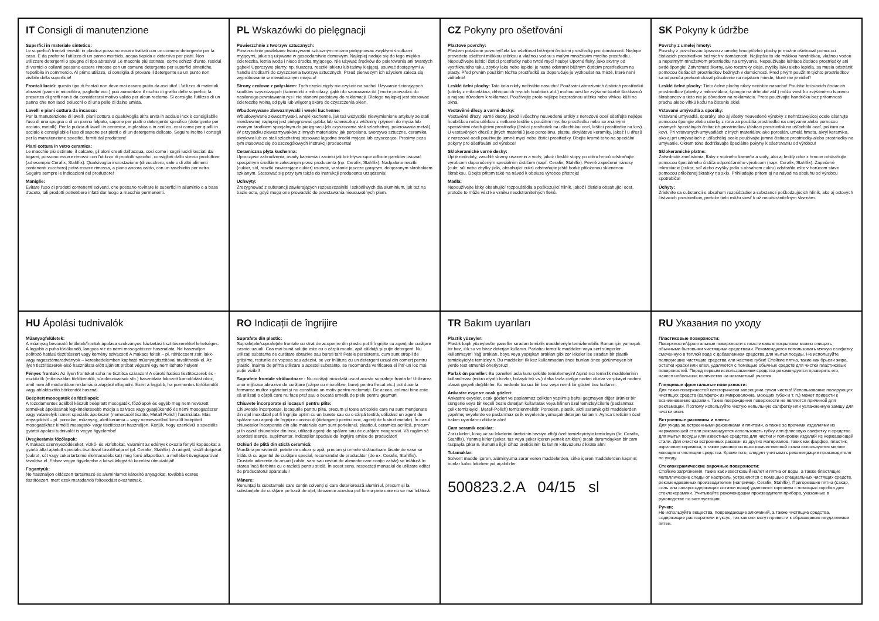IT Consigli di manutenzione
Superfici in materiale sintetico:
Le superfici/i frontali rivestiti in plastica possono essere trattati con un comune detergente per la casa. È da preferire l'utilizzo di un panno morbido, acqua tiepida e detersivo per piatti. Non utilizzare detergenti o spugne di tipo abrasivo! Le macchie più ostinate, come schizzi d'unto, residui di vernici o collanti possono essere rimosse con un comune detergente per superfici sintetiche, reperibile in commercio. Al primo utilizzo, si consiglia di provare il detergente su un punto non visibile della superficie!
Frontali lucidi: questo tipo di frontali non deve mai essere pulito da asciutto! L'utilizzo di materiali abrasivi (panni in microfibra, pagliette ecc.) può aumentare il rischio di graffio delle superfici; la presenza di graffi non è da considerarsi motivo valido per alcun reclamo. Si consiglia l'utilizzo di un panno che non lasci pelucchi o di una pelle di daino umida.
Lavelli e piani cottura da incasso:
Per la manutenzione di lavelli, piani cottura o qualsivoglia altra unità in acciaio inox è consigliabile l'uso di una spugna o di un panno felpato, sapone per piatti o detergente specifico (detergente per acciaio, metalli). Per la pulizia di lavelli in ceramica, in plastica o in acrilico, così come per quelli in acciaio è consigliabile l'uso di sapone per piatti o di un detergente delicato. Seguire inoltre i consigli per la manutenzione specifici, forniti dal produttore!
Piani cottura in vetro ceramica:
Le macchie più ostinate, il calcare, gli aloni creati dall'acqua, così come i segni lucidi lasciati dai tegami, possono essere rimossi con l'utilizzo di prodotti specifici, consigliati dallo stesso produttore (ad esempio Cerafix, Stahlfix). Qualsivoglia incrostazione (di zucchero, sale o di altri alimenti contenenti zucchero) potrà essere rimossa, a piano ancora caldo, con un raschietto per vetro. Seguire sempre le indicazioni del produttore!
Maniglie:
Evitare l'uso di prodotti contenenti solventi, che possano rovinare le superfici in alluminio o a base d'aceto, tali prodotti potrebbero infatti dar luogo a macchie permanenti.
PL Wskazówki do pielęgnacji
Powierzchnie z tworzyw sztucznych:
Powierzchnie powlekane tworzywami sztucznymi można pielęgnować zwykłymi środkami myjącymi, jakie są używane w gospodarstwie domowym. Najlepiej nadaje się do tego miękka ściereczka, letnia woda i nieco środka myjącego. Nie używać środków do polerowania ani twardych gąbek! Uporczywe plamy, np. tłuszczu, resztki lakieru lub taśmy klejącej, usuwać dostępnymi w handlu środkami do czyszczenia tworzyw sztucznych. Przed pierwszym ich użyciem zaleca się wypróbowanie w niewidocznym miejscu!
Strony czołowe z połyskiem: Tych części nigdy nie czyścić na sucho! Używanie ścierających środków czyszczących (ściereczki z mikrofazy, gąbki do szorowania itd.) może prowadzić do nasilonego powstawania rys i nie stanowi podstawy do reklamacji. Dlatego najlepiej jest stosować ściereczkę wolną od pyłu lub wilgotną skórę do czyszczenia okien.
Wbudowywane zlewozmywaki i wnęki kuchenne:
Wbudowywane zlewozmywaki, wnęki kuchenne, jak też wszystkie niewymienione artykuły ze stali nierdzewnej najlepiej jest pielęgnować gąbką lub ściereczką z włókniny i płynem do mycia lub znanym środkiem specjalnym do pielęgnacji (do czyszczenia stali szlachetnej, polerowania metali). W przypadku zlewozmywaków z innych materiałów, jak porcelana, tworzywo sztuczne, ceramika akrylowa lub ze stali szlachetnej stosować łagodne środki myjące lub czyszczące. Prosimy poza tym stosować się do szczegółowych instrukcji producenta!
Ceramiczna płyta kuchenna:
Uporczywe zabrudzenia, osady kamienia i zacieki jak też błyszczące odbicie garnków usuwać specjalnym środkiem zalecanym przez producenta (np. Cerafix, Stahlfix). Nadpalone resztki (cukier, sól, resztki zawierające cukier) usuwać, w stanie jeszcze gorącym, dołączonym skrobakiem szklanym. Stosować się przy tym także do instrukcji producenta urządzenia!
Uchwyty:
Zrezygnować z substancji zawierających rozpuszczalniki i szkodliwych dla aluminium, jak też na bazie octu, gdyż mogą one prowadzić do powstawania nieusuwalnych plam.
CZ Pokyny pro ošetřování
Plastové povrchy:
Plastem potažené povrchy/čela lze ošetřovat běžnými čisticími prostředky pro domácnost. Nejlépe provedete ošetření měkkou utěrkou a vlažnou vodou s malým množstvím mycího prostředku. Nepoužívejte leštící čisticí prostředky nebo tvrdé mycí houby! Úporné fleky, jako skvrny od vystříknutého tuku, zbytky laku nebo lepidel je nutné odstranit běžným čisticím prostředkem na plasty. Před prvním použitím těchto prostředků se doporučuje je vyzkoušet na místě, které není viditelné!
Lesklé čelní plochy: Tato čela nikdy nečistěte nasucho! Používání abrazivních čisticích prostředků (utěrky z mikrovlákna, drhnoucích mycích houbiček atd.) mohou vést ke zvýšené tvorbě škrábanců a nejsou důvodem k reklamaci. Používejte proto nejlépe bezprašnou utěrku nebo vlhkou kůži na okna.
Vestavěné dřezy a varné desky:
Vestavěné dřezy, varné desky, jakož i všechny neuvedené artikly z nerezové oceli ošetřujte nejlépe houbičkou nebo utěrkou z netkané textilie s použitím mycího prostředku nebo se známými speciálními ošetřujícími prostředky (čisticí prostředek na ušlechtilou ocel, leštící prostředky na kov). U vestavěných dřezů z jiných materiálů jako porcelánu, plastu, akrylátové keramiky, jakož i u dřezů z nerezové oceli používejte jemné mycí nebo čisticí prostředky. Dbejte kromě toho na speciální pokyny pro ošetřování od výrobce!
Sklokeramické varné desky:
Úpilé nečistoty, zaschlé skvrny usazenin a vody, jakož i lesklé stopy po otěru hrnců odstraňujte výrobcem doporučeným speciálním čističem (např. Cerafix, Stahlfix). Pevně zapečené nánosy (cukr, sůl nebo zbytky jídla, obsahující cukr) odstraňujte ještě horké přiloženou sklenénou škrabkou. Dbejte přitom také na návod k obsluze výrobce přístroje!
Madla:
Nepoužívejte látky obsahující rozpouštědla a poškozující hliník, jakož i čistidla obsahující ocet, protože to může vést ke vzniku neodstranitelných fleků.
SK Pokyny k údržbe
Povrchy z umelej hmoty:
Povrchy z povrchovou úpravou z umelej hmoty/čelné plochy je možné ošetrovať pomocou čistiacich prostriedkov bežných v domácnosti. Najlepšie to ide mäkkou handričkou, vlažnou vodou a nepatrným množstvom prostriedku na umývanie. Nepoužívajte leštiace čistiace prostriedky ani tvrdé špongie! Zatvrdnuté škvrny, ako rozstreky oleja, zvyšky laku alebo lepidla, sa musia odstrániť pomocou čistiacich prostriedkov bežných v domácnosti. Pred prvým použitím týchto prostriedkov sa odporúča prekontrolovať pôsobenie na nejakom mieste, ktoré nie je vidieť!
Lesklé čelné plochy: Tieto čelné plochy nikdy nečistite nasucho! Použitie brúsiacich čistiacich prostriedkov (utierky z mikrovlákna, špongie na drhnutie atď.) môžu viesť ku zvýšenému tvoreniu škrabancov a tieto nie je dôvodom na reklamáciu. Preto používajte handričku bez prítomnosti prachu alebo vlhkú kožu na čistenie skiel.
Vstavané umývadlá a sporáky:
Vstavané umývadlá, sporáky, ako aj všetky neuvedené výrobky z nehrdzavejúcej ocele ošetrujte pomocou špongie alebo utierky z rúna za použitia prostriedku na umývanie alebo pomocou známych špeciálnych čistiacich prostriedkov (čistiaci prostriedok na ušľachtilú oceľ, politúra na kov). Pri vstavaných umývadlách z iných materiálov, ako porcelán, umelá hmota, akryl keramika, ako aj pri umývadlách z ušľachtilej ocele používajte jemné čistiace prostriedky alebo prostriedky na umývanie. Okrem toho dodržiavajte špeciálne pokyny k ošetrovaniu od výrobcu!
Sklokeramické platne:
Zatvrdnuté znečistenia, fľaky z vodného kameňa a vody, ako aj lesklý oder z hrncov odstraňujte pomocou špeciálneho čističa odporúčaného výrobcom (napr. Cerafix, Stahlfix). Zapečené inkrustácie (cukor, soľ alebo zvyšky jedla s obsahom cukru) odstráňte ešte v horúcom stave pomocou priloženej škrabky na sklo. Prihliadajte pritom aj na návod na obsluhu od výrobcu spotrebiča!
Úchyty:
Zrieknite sa substancií s obsahom rozpúšťadiel a substancií poškodzujúcich hliník, ako aj octových čistiacich prostriedkov, pretože tieto môžu viesť k už neodstrániteľným škvrnám.
HU Ápolási tudnivalók
Műanyagfelületek:
A műanyag bevonatú felületek/frontok ápolása szokványos háztartási tisztítószerekkel lehetséges. A legjobb a puha törlőkendő, langyos víz és némi mosogatószer használata. Ne használjon polírozó hatású tisztítószert vagy kemény szivacsot! A makacs foltok – pl. ráfröccsent zsír, lakk- vagy ragasztómaradványok – kereskedelemben kapható műanyagtisztítóval távolíthatók el. Az ilyen tisztítószerek első használata előtt ajánlott próbát végezni egy nem látható helyen!
Fényes frontok: Az ilyen frontokat soha ne tisztítsa szárazon! A súroló hatású tisztítószerek és -eszközök (mikroszálas törlőkendők, súrolószivacsok stb.) használata fokozott karcolódást okoz, amit nem áll módunkban reklamáció alapjául elfogadni. Ezért a legjobb, ha pormentes törlőkendőt vagy ablaktisztító bőrkendőt használ.
Beépített mosogatók és főzőlapok:
A rozsdamentes acélból készült beépített mosogatók, főzőlapok és egyéb meg nem nevezett termékek ápolásának legkíméletesebb módja a szivacs vagy gyapjúkendő és némi mosogatószer vagy valamelyik ismert speciális ápolószer (nemesacél tisztító, Metall Polish) használata. Más anyagokból – pl. porcelán, műanyag, akril-kerámia – vagy nemesacélból készült beépített mosogatókhoz kímélő mosogató- vagy tisztítószert használjon. Kérjük, hogy ezenkívül a speciális gyártói ápolási tudnivalót is vegye figyelembe!
Üvegkerámia főzőlapok:
A makacs szennyeződéseket, vízkő- és vízfoltokat, valamint az edények okozta fényló kopásokat a gyártó által ajánlott speciális tisztítóval távolíthatja el (pl. Cerafix, Stahlfix). A ráégett, rásült dolgokat (cukrot, sót vagy cukortartalmú élelmaradékokat) még forró állapotban, a mellékelt üvegkaparóval távolítsa el. Ehhez vegye figyelembe a készülékgyártó kezelési útmutatóját!
Fogantyúk:
Ne használjon oldószert tartalmazó és alumíniumot károsító anyagokat, továbbá ecetes tisztítószert, mert ezek maradandó foltosodást okozhatnak.
RO Indicații de îngrijire
Suprafețe din plastic:
Suprafețele/suprafețele frontale cu strat de acoperire din plastic pot fi îngrijite cu agenți de curățare casnici uzuali. Cea mai bună soluție este cu o cârpă moale, apă călduță și puțin detergent. Nu utilizați substanțe de curățare abrazive sau bureți tari! Petele persistente, cum sunt stropii de grăsime, resturile de vopsea sau adezivi, se vor înlătura cu un detergent uzual din comerț pentru plastic. Înainte de prima utilizare a acestei substanțe, se recomandă verificarea ei într-un loc mai puțin vizibil!
Suprafețe frontale strălucitoare : Nu curățați niciodată uscat aceste suprafețe fronta le! Utilizarea unor mijloace abrazive de curățare (cârpe cu microfibre, bureți pentru frecat etc.) pot duce la formarea multor zgârieturi și nu constituie un motiv pentru reclamații. De aceea, cel mai bine este să utilizați o cârpă care nu face praf sau o bucată umedă de piele pentru geamuri.
Chiuvete încorporate și locașuri pentru plite:
Chiuvetele încorporate, locașurile pentru plite, precum și toate articolele care nu sunt menționate din oțel inoxidabil pot fi îngrijite optim cu un burete sau cu o cârpă textilă, utilizând un agent de spălare sau agenți de îngrijire cunoscuți (detergenți pentru inox, agenți de lustruit metale). În cazul chiuvetelor încorporate din alte materiale cum sunt porțelanul, plasticul, ceramica acrilică, precum și în cazul chiuvetelor din inox, utilizați agenți de spălare sau de curățare neagresivi. Vă rugăm să acordați atenție, suplimentar, indicațiilor speciale de îngrijire emise de producător!
Ochiuri de plită din sticlă ceramică:
Murdăria persistentă, petele de calcar și apă, precum și urmele strălucitoare lăsate de vase se înlătură cu agentul de curățare special, recomandat de producător (de ex. Cerafix, Stahlfix). Crustele aderente de arsuri (zahăr, sare sau resturi de alimente care conțin zahăr) se înlătură în starea încă fierbinte cu o racletă pentru sticlă. În acest sens, respectați manualul de utilizare editat de producătorul aparatului!
Mânere:
Renunțați la substanțele care conțin solvenți și care deteriorează aluminiul, precum și la substanțele de curățare pe bază de oțet, deoarece acestea pot forma pete care nu se mai înlătură.
TR Bakım uyarıları
Plastik yüzeyler:
Plastik kaplı yüzeyler/ön paneller sıradan temizlik maddeleriyle temizlenebilir. Bunun için yumuşak bir bez, ılık su ve biraz deterjan kullanın. Parlatıcı temizlik maddeleri veya sert süngerler kullanmayın! Yağ artıkları, boya veya yapışkan artıkları gibi zor lekeler ise sıradan bir plastik temizleyiciyle temizleyin. Bu maddeleri ilk kez kullanmadan önce bunları önce görünmeyen bir yerde test etmenizi öneriyoruz!
Parlak ön paneller: Bu panelleri asla kuru şekilde temizlemeyin! Aşındırıcı temizlik maddelerinin kullanılması (mikro elyaflı bezler, bulaşık teli vs.) daha fazla çizilge neden olurlar ve şikayet nedeni olarak geçerli değildirler. Bu nedenle tozsuz bir bez veya nemli bir güderi bez kullanın.
Ankastre evye ve ocak gözleri:
Ankastre evyeler, ocak gözleri ve paslanmaz çelikten yapılmış bahsi geçmeyen diğer ürünler bir süngerle veya bir keçeli bezle deterjan kullanarak veya bilinen özel temizleyicilerle (paslanmaz çelik temizleyici, Metall-Polish) temizlenmelidir. Porselen, plastik, akril seramik gibi maddelerden yapılmış evyelerde ve paslanmaz çelik evyelerde yumuşak deterjan kullanın. Ayrıca üreticinin özel bakım uyarılarını dikkate alın!
Cam seramik ocaklar:
Zorlu kirleri, kireç ve su lekelerini üreticinin tavsiye ettiği özel temizleyiciyle temizleyin (ör. Cerafix, Stahlfix). Yanmış kirler (şeker, tuz veya şeker içeren yemek artıkları) sıcak durumdayken bir cam raspayla çıkarın. Bununla ilgili cihaz üreticisinin kullanım kılavuzunu dikkate alın!
Tutamaklar:
Solvent madde içeren, alüminyuma zarar veren maddelerden, sirke içeren maddelerden kaçının; bunlar kalıcı lekelere yol açabilirler.
500823.2.A 04/15 sl
RU Указания по уходу
Пластиковые поверхности:
Поверхности/фронтальные поверхности с пластиковым покрытием можно очищать обычными бытовыми чистящими средствами. Рекомендуется использовать мягкую салфетку, смоченную в теплой воде с добавлением средства для мытья посуды. Не используйте полирующие чистящие средства или жесткие губки! Стойкие пятна, такие как брызги жира, остатки краски или клея, удаляются с помощью обычных средств для чистки пластиковых поверхностей. Перед первым использованием средства рекомендуется проверить его, нанеся небольшое количество на незаметный участок.
Глянцевые фронтальные поверхности:
Для таких поверхностей категорически запрещена сухая чистка! Использование полирующих чистящих средств (салфеток из микроволокна, моющих губок и т. п.) может привести к возникновению царапин. Такие повреждения поверхности не являются причиной для рекламации. Поэтому используйте чистую непыльную салфетку или увлажненную замшу для чистки окон.
Встроенные раковины и плиты:
Для ухода за встроенными раковинами и плитами, а также за прочими изделиями из нержавеющей стали рекомендуется использовать губку или флисовую салфетку и средство для мытья посуды или известные средства для чистки и полировки изделий из нержавеющей стали. Для очистки встроенных раковин из других материалов, таких как фарфор, пластик, акриловая керамика, а также раковин из высококачественной стали используются мягкие моющие и чистящие средства. Кроме того, следует учитывать рекомендации производителя по уходу.
Стеклокерамические варочные поверхности:
Стойкие загрязнения, такие как известковый налет и пятна от воды, а также блестящие металлические следы от кастрюль, устраняются с помощью специальных чистящих средств, рекомендованных производителем (например, Cerafix, Stahlfix). Пригоревшие пятна (сахар, соль или сахаросодержащие остатки пищи) удаляются горячими с помощью скребка для стеклокерамики. Учитывайте рекомендации производителя прибора, указанные в руководстве по эксплуатации.
Ручки:
Не используйте вещества, повреждающие алюминий, а также чистящие средства, содержащие растворители и уксус, так как они могут привести к образованию неудаляемых пятен.